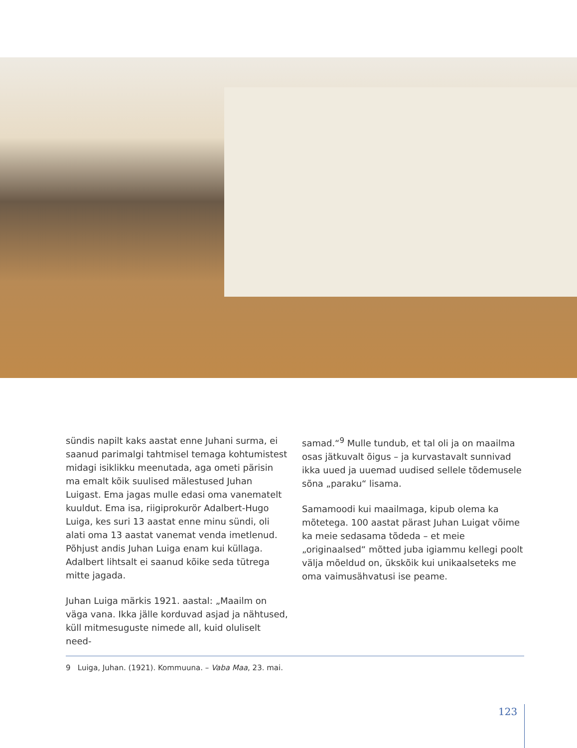sündis napilt kaks aastat enne Juhani surma, ei saanud parimalgi tahtmisel temaga kohtumistest midagi isiklikku meenutada, aga ometi pärisin ma emalt kõik suulised mälestused Juhan Luigast. Ema jagas mulle edasi oma vanematelt kuuldut. Ema isa, riigiprokurör Adalbert-Hugo Luiga, kes suri 13 aastat enne minu sündi, oli alati oma 13 aastat vanemat venda imetlenud. Põhjust andis Juhan Luiga enam kui küllaga. Adalbert lihtsalt ei saanud kõike seda tütrega mitte jagada.
Juhan Luiga märkis 1921. aastal: „Maailm on väga vana. Ikka jälle korduvad asjad ja nähtused, küll mitmesuguste nimede all, kuid oluliselt need-
samad.“<sup>9</sup> Mulle tundub, et tal oli ja on maailma osas jätkuvalt õigus – ja kurvastavalt sunnivad ikka uued ja uuemad uudised sellele tõdemusele sõna „paraku“ lisama.
Samamoodi kui maailmaga, kipub olema ka mõtetega. 100 aastat pärast Juhan Luigat võime ka meie sedasama tõdeda – et meie „originaalsed“ mõtted juba igiammu kellegi poolt välja mõeldud on, ükskõik kui unikaalseteks me oma vaimusähvatusi ise peame.
9 Luiga, Juhan. (1921). Kommuuna. – Vaba Maa, 23. mai.
123